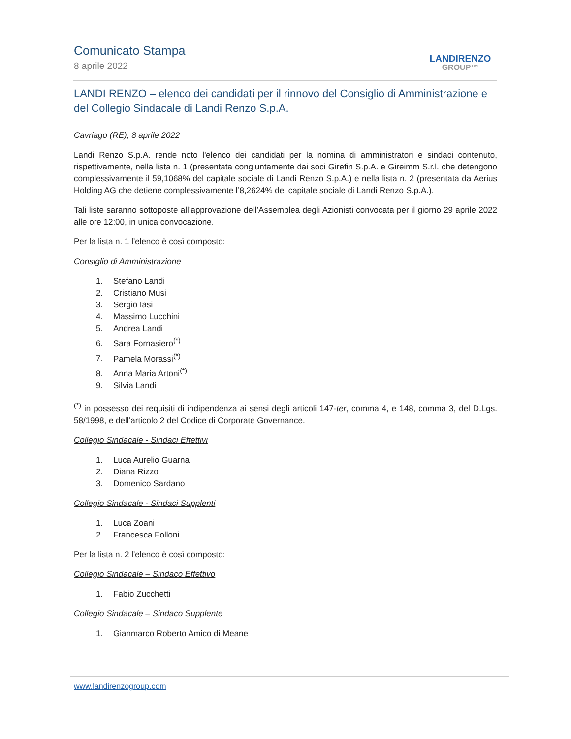Comunicato Stampa
8 aprile 2022
LANDIRENZO
GROUP™
LANDI RENZO – elenco dei candidati per il rinnovo del Consiglio di Amministrazione e del Collegio Sindacale di Landi Renzo S.p.A.
Cavriago (RE), 8 aprile 2022
Landi Renzo S.p.A. rende noto l'elenco dei candidati per la nomina di amministratori e sindaci contenuto, rispettivamente, nella lista n. 1 (presentata congiuntamente dai soci Girefin S.p.A. e Gireimm S.r.l. che detengono complessivamente il 59,1068% del capitale sociale di Landi Renzo S.p.A.) e nella lista n. 2 (presentata da Aerius Holding AG che detiene complessivamente l’8,2624% del capitale sociale di Landi Renzo S.p.A.).
Tali liste saranno sottoposte all’approvazione dell’Assemblea degli Azionisti convocata per il giorno 29 aprile 2022 alle ore 12:00, in unica convocazione.
Per la lista n. 1 l'elenco è così composto:
Consiglio di Amministrazione
1. Stefano Landi
2. Cristiano Musi
3. Sergio Iasi
4. Massimo Lucchini
5. Andrea Landi
6. Sara Fornasiero<sup>(*)</sup>
7. Pamela Morassi<sup>(*)</sup>
8. Anna Maria Artoni<sup>(*)</sup>
9. Silvia Landi
<sup>(*)</sup> in possesso dei requisiti di indipendenza ai sensi degli articoli 147-ter, comma 4, e 148, comma 3, del D.Lgs. 58/1998, e dell’articolo 2 del Codice di Corporate Governance.
Collegio Sindacale - Sindaci Effettivi
1. Luca Aurelio Guarna
2. Diana Rizzo
3. Domenico Sardano
Collegio Sindacale - Sindaci Supplenti
1. Luca Zoani
2. Francesca Folloni
Per la lista n. 2 l'elenco è così composto:
Collegio Sindacale – Sindaco Effettivo
1. Fabio Zucchetti
Collegio Sindacale – Sindaco Supplente
1. Gianmarco Roberto Amico di Meane
www.landirenzogroup.com